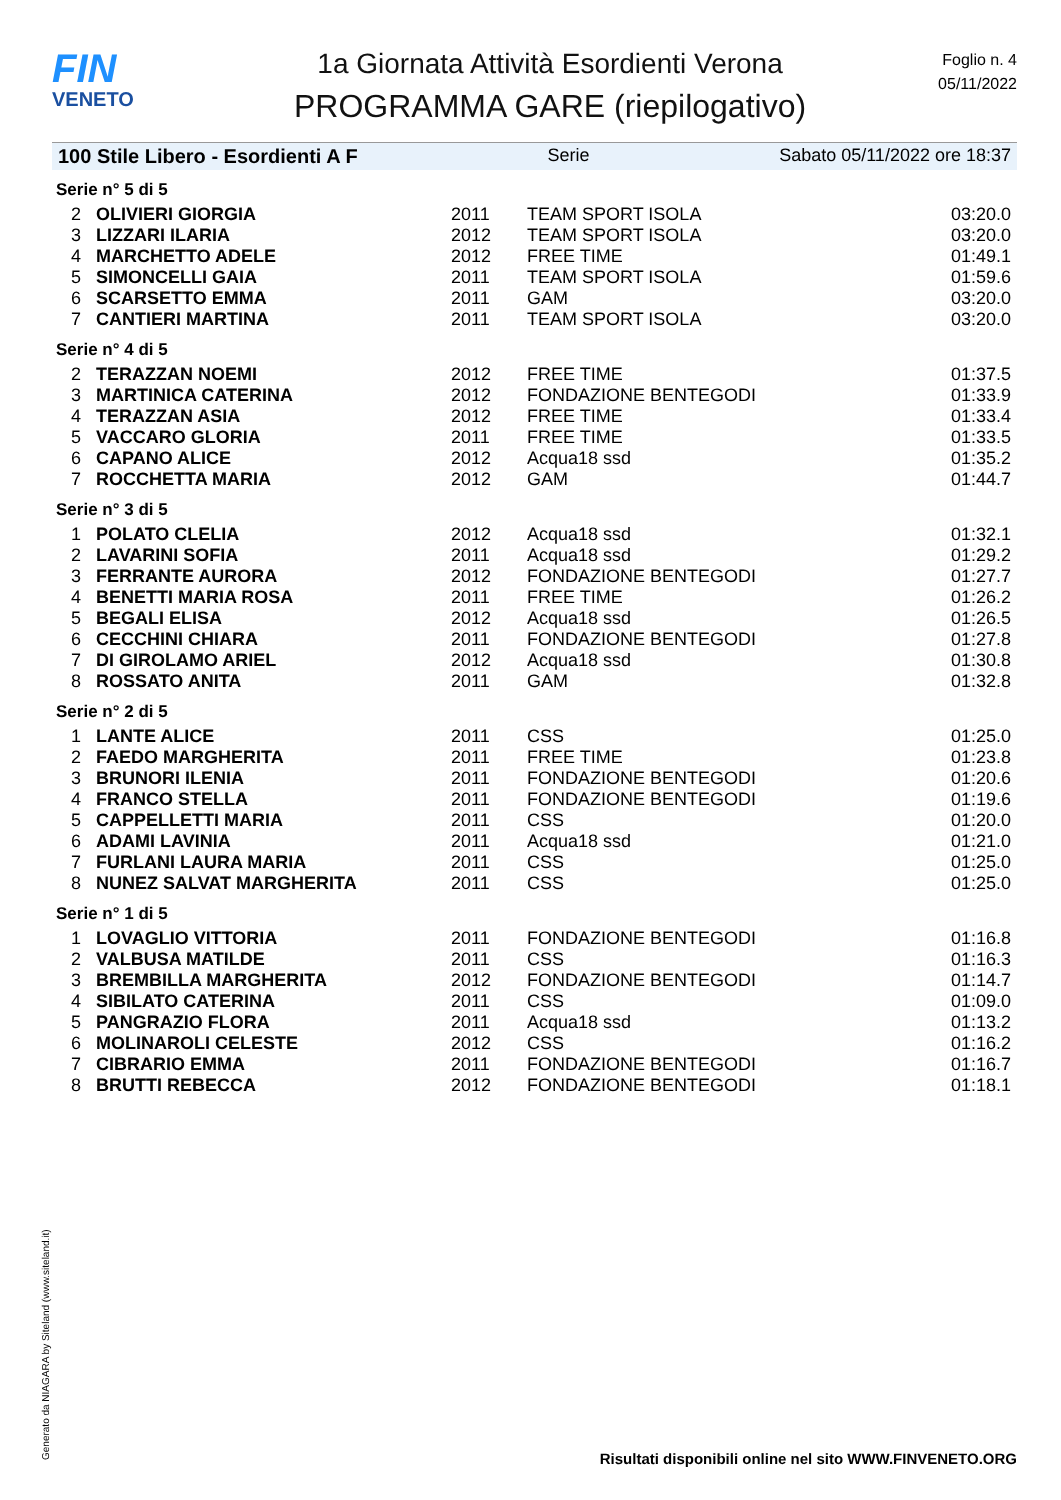FIN
VENETO
1a Giornata Attività Esordienti Verona
PROGRAMMA GARE (riepilogativo)
Foglio n. 4
05/11/2022
100 Stile Libero - Esordienti A F Serie Sabato 05/11/2022 ore 18:37
Serie n° 5 di 5
| 2 | OLIVIERI GIORGIA | 2011 | TEAM SPORT ISOLA | 03:20.0 |
| 3 | LIZZARI ILARIA | 2012 | TEAM SPORT ISOLA | 03:20.0 |
| 4 | MARCHETTO ADELE | 2012 | FREE TIME | 01:49.1 |
| 5 | SIMONCELLI GAIA | 2011 | TEAM SPORT ISOLA | 01:59.6 |
| 6 | SCARSETTO EMMA | 2011 | GAM | 03:20.0 |
| 7 | CANTIERI MARTINA | 2011 | TEAM SPORT ISOLA | 03:20.0 |
Serie n° 4 di 5
| 2 | TERAZZAN NOEMI | 2012 | FREE TIME | 01:37.5 |
| 3 | MARTINICA CATERINA | 2012 | FONDAZIONE BENTEGODI | 01:33.9 |
| 4 | TERAZZAN ASIA | 2012 | FREE TIME | 01:33.4 |
| 5 | VACCARO GLORIA | 2011 | FREE TIME | 01:33.5 |
| 6 | CAPANO ALICE | 2012 | Acqua18 ssd | 01:35.2 |
| 7 | ROCCHETTA MARIA | 2012 | GAM | 01:44.7 |
Serie n° 3 di 5
| 1 | POLATO CLELIA | 2012 | Acqua18 ssd | 01:32.1 |
| 2 | LAVARINI SOFIA | 2011 | Acqua18 ssd | 01:29.2 |
| 3 | FERRANTE AURORA | 2012 | FONDAZIONE BENTEGODI | 01:27.7 |
| 4 | BENETTI MARIA ROSA | 2011 | FREE TIME | 01:26.2 |
| 5 | BEGALI ELISA | 2012 | Acqua18 ssd | 01:26.5 |
| 6 | CECCHINI CHIARA | 2011 | FONDAZIONE BENTEGODI | 01:27.8 |
| 7 | DI GIROLAMO ARIEL | 2012 | Acqua18 ssd | 01:30.8 |
| 8 | ROSSATO ANITA | 2011 | GAM | 01:32.8 |
Serie n° 2 di 5
| 1 | LANTE ALICE | 2011 | CSS | 01:25.0 |
| 2 | FAEDO MARGHERITA | 2011 | FREE TIME | 01:23.8 |
| 3 | BRUNORI ILENIA | 2011 | FONDAZIONE BENTEGODI | 01:20.6 |
| 4 | FRANCO STELLA | 2011 | FONDAZIONE BENTEGODI | 01:19.6 |
| 5 | CAPPELLETTI MARIA | 2011 | CSS | 01:20.0 |
| 6 | ADAMI LAVINIA | 2011 | Acqua18 ssd | 01:21.0 |
| 7 | FURLANI LAURA MARIA | 2011 | CSS | 01:25.0 |
| 8 | NUNEZ SALVAT MARGHERITA | 2011 | CSS | 01:25.0 |
Serie n° 1 di 5
| 1 | LOVAGLIO VITTORIA | 2011 | FONDAZIONE BENTEGODI | 01:16.8 |
| 2 | VALBUSA MATILDE | 2011 | CSS | 01:16.3 |
| 3 | BREMBILLA MARGHERITA | 2012 | FONDAZIONE BENTEGODI | 01:14.7 |
| 4 | SIBILATO CATERINA | 2011 | CSS | 01:09.0 |
| 5 | PANGRAZIO FLORA | 2011 | Acqua18 ssd | 01:13.2 |
| 6 | MOLINAROLI CELESTE | 2012 | CSS | 01:16.2 |
| 7 | CIBRARIO EMMA | 2011 | FONDAZIONE BENTEGODI | 01:16.7 |
| 8 | BRUTTI REBECCA | 2012 | FONDAZIONE BENTEGODI | 01:18.1 |
Generato da NIAGARA by Siteland (www.siteland.it)
Risultati disponibili online nel sito WWW.FINVENETO.ORG